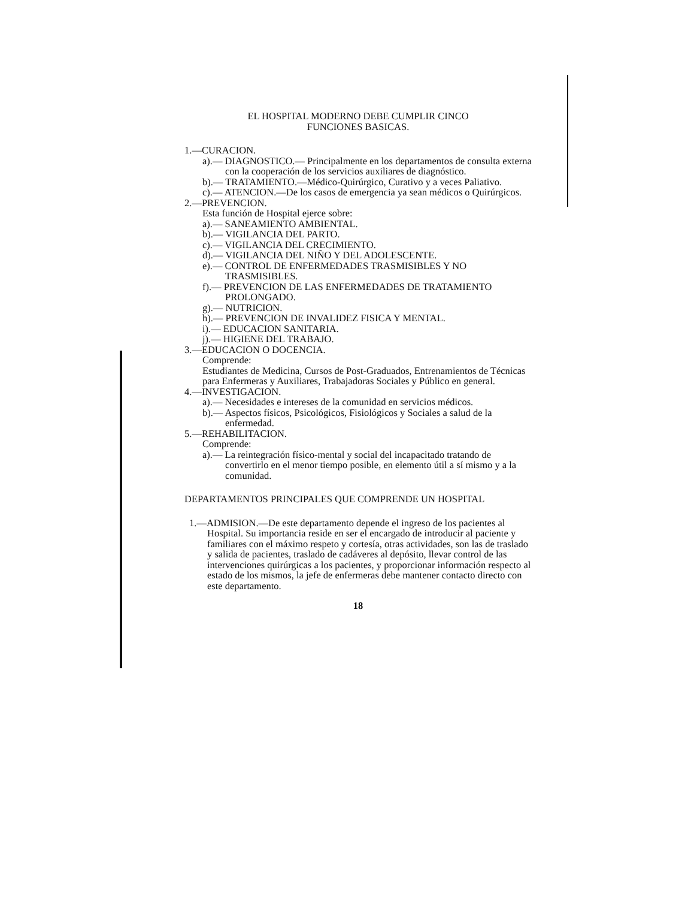EL HOSPITAL MODERNO DEBE CUMPLIR CINCO
FUNCIONES BASICAS.
1.—CURACION.
a).— DIAGNOSTICO.— Principalmente en los departamentos de consulta externa con la cooperación de los servicios auxiliares de diagnóstico.
b).— TRATAMIENTO.—Médico-Quirúrgico, Curativo y a veces Paliativo.
c).— ATENCION.—De los casos de emergencia ya sean médicos o Quirúrgicos.
2.—PREVENCION.
Esta función de Hospital ejerce sobre:
a).— SANEAMIENTO AMBIENTAL.
b).— VIGILANCIA DEL PARTO.
c).— VIGILANCIA DEL CRECIMIENTO.
d).— VIGILANCIA DEL NIÑO Y DEL ADOLESCENTE.
e).— CONTROL DE ENFERMEDADES TRASMISIBLES Y NO TRASMISIBLES.
f).— PREVENCION DE LAS ENFERMEDADES DE TRATAMIENTO PROLONGADO.
g).— NUTRICION.
h).— PREVENCION DE INVALIDEZ FISICA Y MENTAL.
i).— EDUCACION SANITARIA.
j).— HIGIENE DEL TRABAJO.
3.—EDUCACION O DOCENCIA.
Comprende:
Estudiantes de Medicina, Cursos de Post-Graduados, Entrenamientos de Técnicas para Enfermeras y Auxiliares, Trabajadoras Sociales y Público en general.
4.—INVESTIGACION.
a).— Necesidades e intereses de la comunidad en servicios médicos.
b).— Aspectos físicos, Psicológicos, Fisiológicos y Sociales a salud de la enfermedad.
5.—REHABILITACION.
Comprende:
a).— La reintegración físico-mental y social del incapacitado tratando de convertirlo en el menor tiempo posible, en elemento útil a sí mismo y a la comunidad.
DEPARTAMENTOS PRINCIPALES QUE COMPRENDE UN HOSPITAL
1.—ADMISION.—De este departamento depende el ingreso de los pacientes al Hospital. Su importancia reside en ser el encargado de introducir al paciente y familiares con el máximo respeto y cortesía, otras actividades, son las de traslado y salida de pacientes, traslado de cadáveres al depósito, llevar control de las intervenciones quirúrgicas a los pacientes, y proporcionar información respecto al estado de los mismos, la jefe de enfermeras debe mantener contacto directo con este departamento.
18